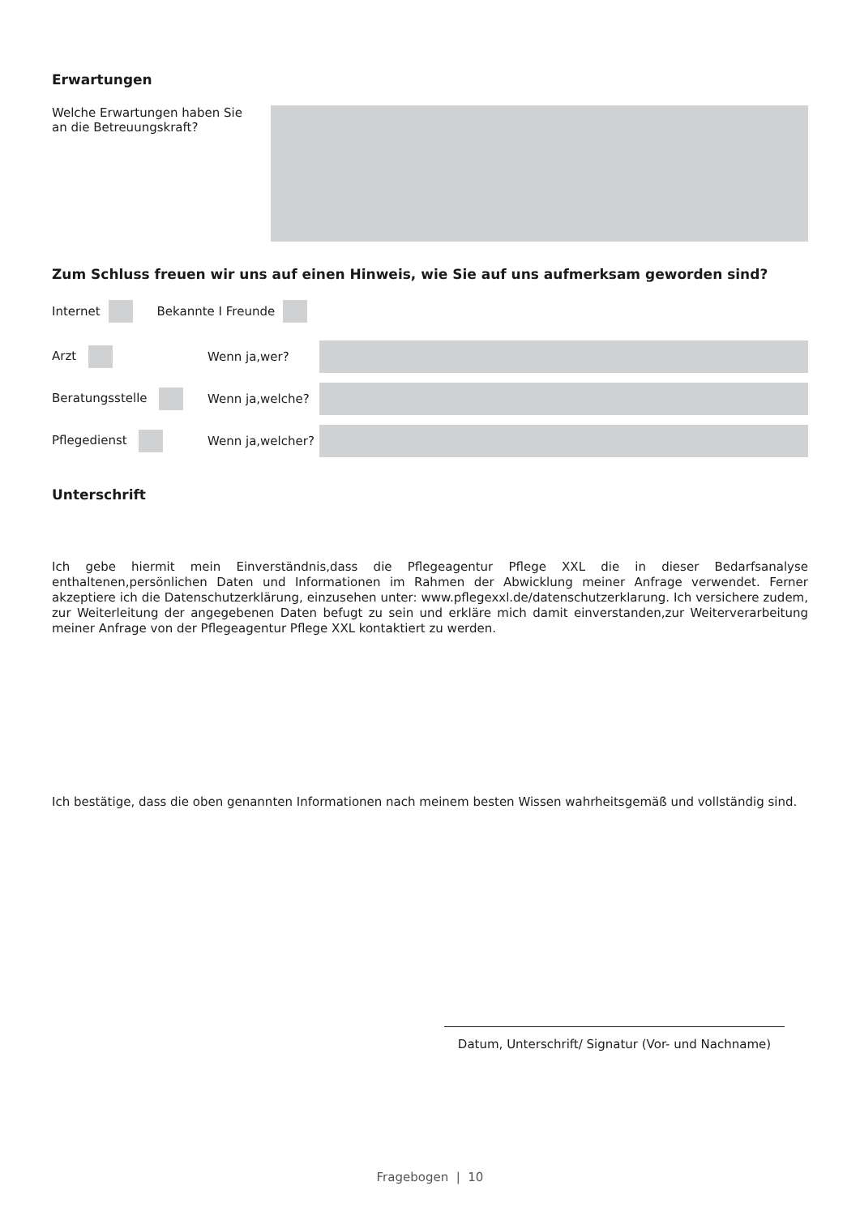Erwartungen
Welche Erwartungen haben Sie
an die Betreuungskraft?
Zum Schluss freuen wir uns auf einen Hinweis, wie Sie auf uns aufmerksam geworden sind?
Internet Bekannte I Freunde
Arzt Wenn ja,wer?
Beratungsstelle Wenn ja,welche?
Pflegedienst Wenn ja,welcher?
Unterschrift
Ich gebe hiermit mein Einverständnis,dass die Pflegeagentur Pflege XXL die in dieser Bedarfsanalyse enthaltenen,persönlichen Daten und Informationen im Rahmen der Abwicklung meiner Anfrage verwendet. Ferner akzeptiere ich die Datenschutzerklärung, einzusehen unter: www.pflegexxl.de/datenschutzerklarung. Ich versichere zudem, zur Weiterleitung der angegebenen Daten befugt zu sein und erkläre mich damit einverstanden,zur Weiterverarbeitung meiner Anfrage von der Pflegeagentur Pflege XXL kontaktiert zu werden.
Ich bestätige, dass die oben genannten Informationen nach meinem besten Wissen wahrheitsgemäß und vollständig sind.
Datum, Unterschrift/ Signatur (Vor- und Nachname)
Fragebogen | 10